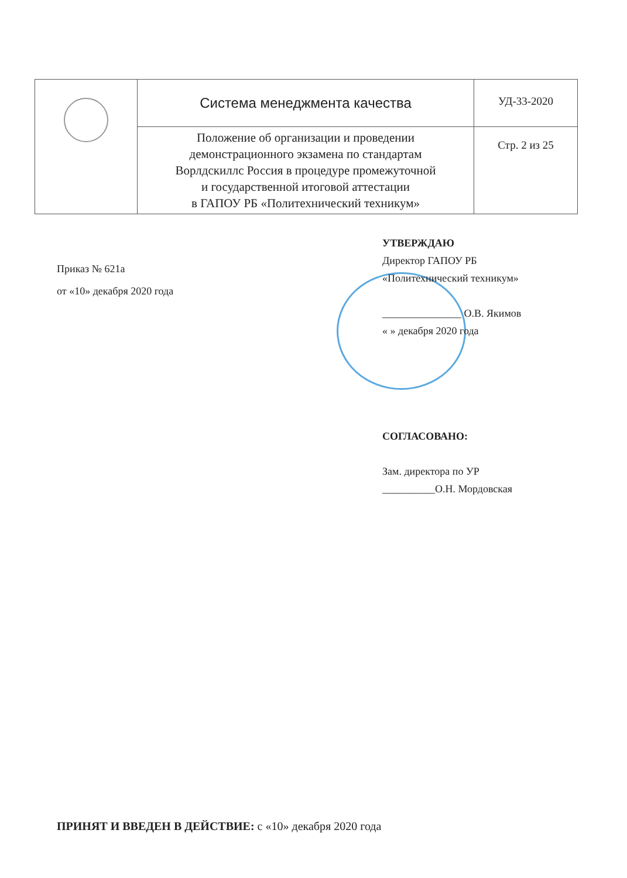| | Система менеджмента качества | УД-33-2020 |
| | Положение об организации и проведении демонстрационного экзамена по стандартам Ворлдскиллс Россия в процедуре промежуточной и государственной итоговой аттестации в ГАПОУ РБ «Политехнический техникум» | Стр. 2 из 25 |
Приказ № 621а
от «10» декабря 2020 года
УТВЕРЖДАЮ
Директор ГАПОУ РБ
«Политехнический техникум»
_______________ О.В. Якимов
« » декабря 2020 года
СОГЛАСОВАНО:
Зам. директора по УР
__________О.Н. Мордовская
ПРИНЯТ И ВВЕДЕН В ДЕЙСТВИЕ: с «10» декабря 2020 года